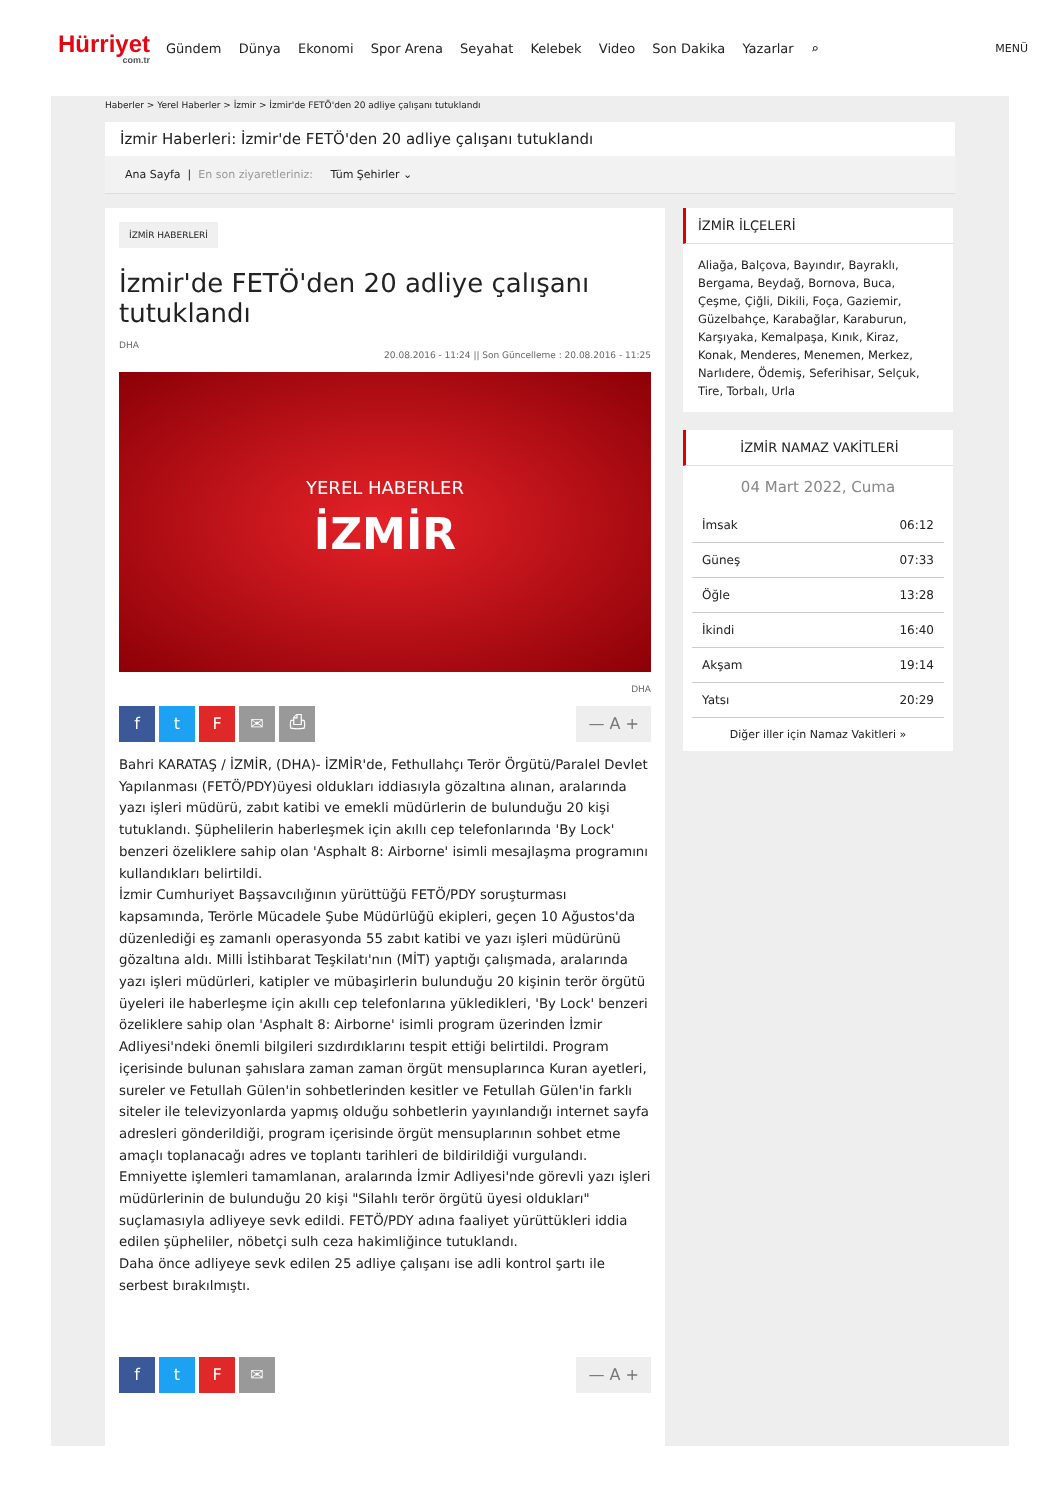Hürriyet
com.tr
Gündem Dünya Ekonomi Spor Arena Seyahat Kelebek Video Son Dakika Yazarlar ⌕
MENÜ
Haberler > Yerel Haberler > İzmir > İzmir'de FETÖ'den 20 adliye çalışanı tutuklandı
İzmir Haberleri: İzmir'de FETÖ'den 20 adliye çalışanı tutuklandı
Ana Sayfa | En son ziyaretleriniz: Tüm Şehirler ⌄
İZMİR HABERLERİ
İzmir'de FETÖ'den 20 adliye çalışanı tutuklandı
DHA
20.08.2016 - 11:24 || Son Güncelleme : 20.08.2016 - 11:25
YEREL HABERLER
İZMİR
DHA
ftF ✉ ⎙
— A +
Bahri KARATAŞ / İZMİR, (DHA)- İZMİR'de, Fethullahçı Terör Örgütü/Paralel Devlet Yapılanması (FETÖ/PDY)üyesi oldukları iddiasıyla gözaltına alınan, aralarında yazı işleri müdürü, zabıt katibi ve emekli müdürlerin de bulunduğu 20 kişi tutuklandı. Şüphelilerin haberleşmek için akıllı cep telefonlarında 'By Lock' benzeri özeliklere sahip olan 'Asphalt 8: Airborne' isimli mesajlaşma programını kullandıkları belirtildi.
İzmir Cumhuriyet Başsavcılığının yürüttüğü FETÖ/PDY soruşturması kapsamında, Terörle Mücadele Şube Müdürlüğü ekipleri, geçen 10 Ağustos'da düzenlediği eş zamanlı operasyonda 55 zabıt katibi ve yazı işleri müdürünü gözaltına aldı. Milli İstihbarat Teşkilatı'nın (MİT) yaptığı çalışmada, aralarında yazı işleri müdürleri, katipler ve mübaşirlerin bulunduğu 20 kişinin terör örgütü üyeleri ile haberleşme için akıllı cep telefonlarına yükledikleri, 'By Lock' benzeri özeliklere sahip olan 'Asphalt 8: Airborne' isimli program üzerinden İzmir Adliyesi'ndeki önemli bilgileri sızdırdıklarını tespit ettiği belirtildi. Program içerisinde bulunan şahıslara zaman zaman örgüt mensuplarınca Kuran ayetleri, sureler ve Fetullah Gülen'in sohbetlerinden kesitler ve Fetullah Gülen'in farklı siteler ile televizyonlarda yapmış olduğu sohbetlerin yayınlandığı internet sayfa adresleri gönderildiği, program içerisinde örgüt mensuplarının sohbet etme amaçlı toplanacağı adres ve toplantı tarihleri de bildirildiği vurgulandı.
Emniyette işlemleri tamamlanan, aralarında İzmir Adliyesi'nde görevli yazı işleri müdürlerinin de bulunduğu 20 kişi "Silahlı terör örgütü üyesi oldukları" suçlamasıyla adliyeye sevk edildi. FETÖ/PDY adına faaliyet yürüttükleri iddia edilen şüpheliler, nöbetçi sulh ceza hakimliğince tutuklandı.
Daha önce adliyeye sevk edilen 25 adliye çalışanı ise adli kontrol şartı ile serbest bırakılmıştı.
ftF ✉
— A +
İZMİR İLÇELERİ
Aliağa, Balçova, Bayındır, Bayraklı, Bergama, Beydağ, Bornova, Buca, Çeşme, Çiğli, Dikili, Foça, Gaziemir, Güzelbahçe, Karabağlar, Karaburun, Karşıyaka, Kemalpaşa, Kınık, Kiraz, Konak, Menderes, Menemen, Merkez, Narlıdere, Ödemiş, Seferihisar, Selçuk, Tire, Torbalı, Urla
İZMİR NAMAZ VAKİTLERİ
04 Mart 2022, Cuma
| İmsak | 06:12 |
| Güneş | 07:33 |
| Öğle | 13:28 |
| İkindi | 16:40 |
| Akşam | 19:14 |
| Yatsı | 20:29 |
Diğer iller için Namaz Vakitleri »